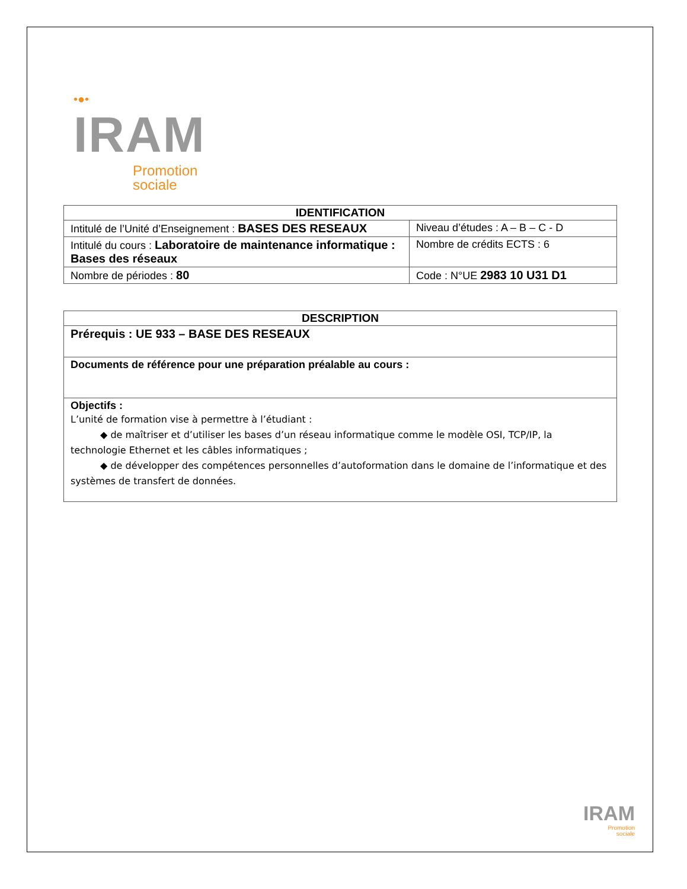•●•
IRAM
Promotion
sociale
| IDENTIFICATION | |
| --- | --- |
| Intitulé de l’Unité d’Enseignement : BASES DES RESEAUX | Niveau d’études : A – B – C - D |
| Intitulé du cours : Laboratoire de maintenance informatique : Bases des réseaux | Nombre de crédits ECTS : 6 |
| Nombre de périodes : 80 | Code : N°UE 2983 10 U31 D1 |
| DESCRIPTION |
| --- |
| Prérequis : UE 933 – BASE DES RESEAUX |
| Documents de référence pour une préparation préalable au cours : |
| Objectifs : L’unité de formation vise à permettre à l’étudiant : ◆ de maîtriser et d’utiliser les bases d’un réseau informatique comme le modèle OSI, TCP/IP, la technologie Ethernet et les câbles informatiques ; ◆ de développer des compétences personnelles d’autoformation dans le domaine de l’informatique et des systèmes de transfert de données. |
IRAM
Promotion
sociale